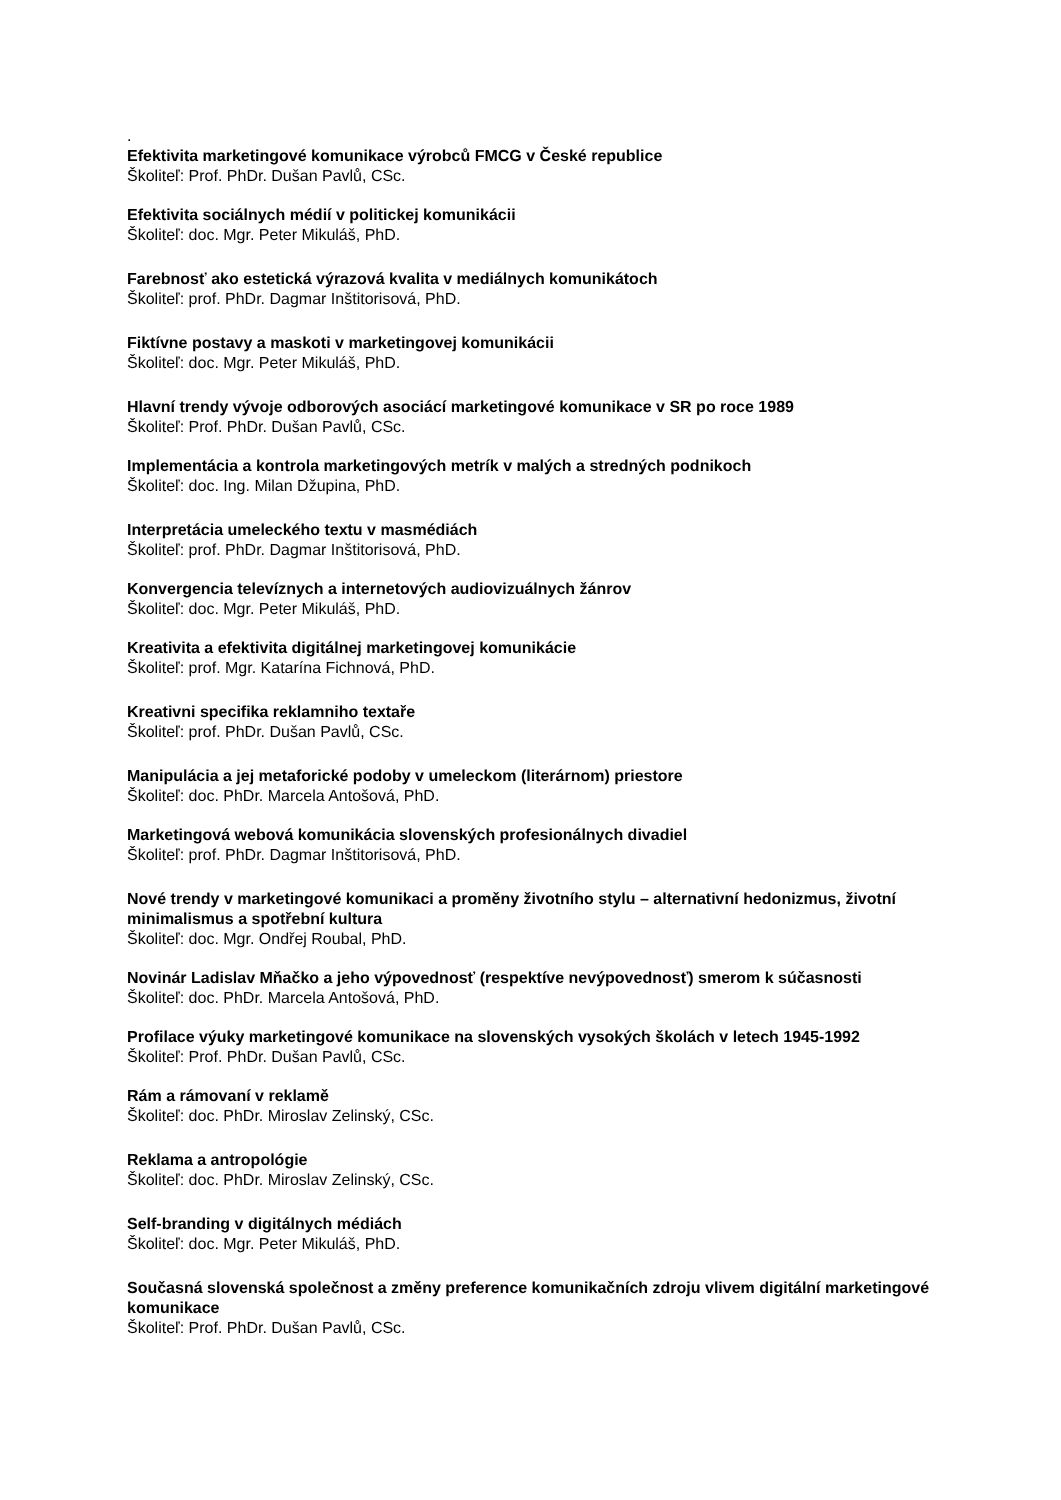.
Efektivita marketingové komunikace výrobců FMCG v České republice
Školiteľ: Prof. PhDr. Dušan Pavlů, CSc.
Efektivita sociálnych médií v politickej komunikácii
Školiteľ: doc. Mgr. Peter Mikuláš, PhD.
Farebnosť ako estetická výrazová kvalita v mediálnych komunikátoch
Školiteľ: prof. PhDr. Dagmar Inštitorisová, PhD.
Fiktívne postavy a maskoti v marketingovej komunikácii
Školiteľ: doc. Mgr. Peter Mikuláš, PhD.
Hlavní trendy vývoje odborových asociácí marketingové komunikace v SR po roce 1989
Školiteľ: Prof. PhDr. Dušan Pavlů, CSc.
Implementácia a kontrola marketingových metrík v malých a stredných podnikoch
Školiteľ: doc. Ing. Milan Džupina, PhD.
Interpretácia umeleckého textu v masmédiách
Školiteľ: prof. PhDr. Dagmar Inštitorisová, PhD.
Konvergencia televíznych a internetových audiovizuálnych žánrov
Školiteľ: doc. Mgr. Peter Mikuláš, PhD.
Kreativita a efektivita digitálnej marketingovej komunikácie
Školiteľ: prof. Mgr. Katarína Fichnová, PhD.
Kreativni specifika reklamniho textaře
Školiteľ: prof. PhDr. Dušan Pavlů, CSc.
Manipulácia a jej metaforické podoby v umeleckom (literárnom) priestore
Školiteľ: doc. PhDr. Marcela Antošová, PhD.
Marketingová webová komunikácia slovenských profesionálnych divadiel
Školiteľ: prof. PhDr. Dagmar Inštitorisová, PhD.
Nové trendy v marketingové komunikaci a proměny životního stylu – alternativní hedonizmus, životní minimalismus a spotřební kultura
Školiteľ: doc. Mgr. Ondřej Roubal, PhD.
Novinár Ladislav Mňačko a jeho výpovednosť (respektíve nevýpovednosť) smerom k súčasnosti
Školiteľ: doc. PhDr. Marcela Antošová, PhD.
Profilace výuky marketingové komunikace na slovenských vysokých školách v letech 1945-1992
Školiteľ: Prof. PhDr. Dušan Pavlů, CSc.
Rám a rámovaní v reklamě
Školiteľ: doc. PhDr. Miroslav Zelinský, CSc.
Reklama a antropológie
Školiteľ: doc. PhDr. Miroslav Zelinský, CSc.
Self-branding v digitálnych médiách
Školiteľ: doc. Mgr. Peter Mikuláš, PhD.
Současná slovenská společnost a změny preference komunikačních zdroju vlivem digitální marketingové komunikace
Školiteľ: Prof. PhDr. Dušan Pavlů, CSc.